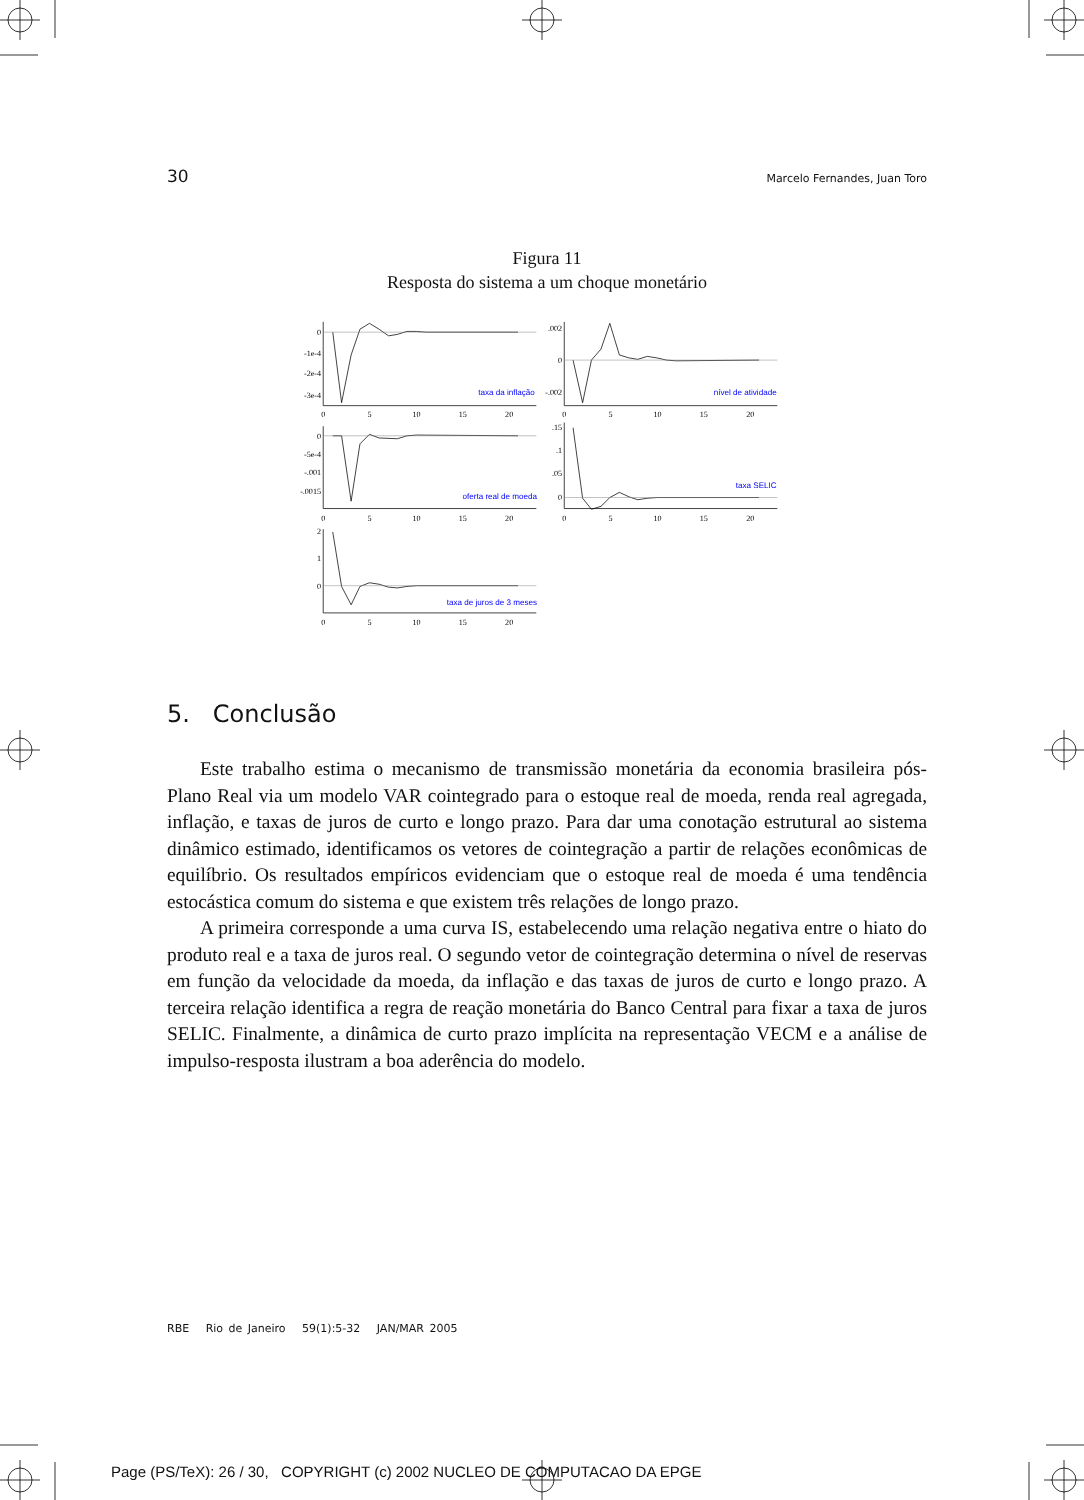30 Marcelo Fernandes, Juan Toro
Figura 11
Resposta do sistema a um choque monetário
0
-1e-4
-2e-4
-3e-4
.002
0
-.002
0
-5e-4
-.001
-.0015
.15
.1
.05
0
2
1
0
0
5
10
15
20
0
5
10
15
20
0
5
10
15
20
0
5
10
15
20
0
5
10
15
20
taxa da inflação
nível de atividade
oferta real de moeda
taxa SELIC
taxa de juros de 3 meses
5. Conclusão
Este trabalho estima o mecanismo de transmissão monetária da economia brasileira pós-Plano Real via um modelo VAR cointegrado para o estoque real de moeda, renda real agregada, inflação, e taxas de juros de curto e longo prazo. Para dar uma conotação estrutural ao sistema dinâmico estimado, identificamos os vetores de cointegração a partir de relações econômicas de equilíbrio. Os resultados empíricos evidenciam que o estoque real de moeda é uma tendência estocástica comum do sistema e que existem três relações de longo prazo.
A primeira corresponde a uma curva IS, estabelecendo uma relação negativa entre o hiato do produto real e a taxa de juros real. O segundo vetor de cointegração determina o nível de reservas em função da velocidade da moeda, da inflação e das taxas de juros de curto e longo prazo. A terceira relação identifica a regra de reação monetária do Banco Central para fixar a taxa de juros SELIC. Finalmente, a dinâmica de curto prazo implícita na representação VECM e a análise de impulso-resposta ilustram a boa aderência do modelo.
RBE Rio de Janeiro 59(1):5-32 JAN/MAR 2005
Page (PS/TeX): 26 / 30, COPYRIGHT (c) 2002 NUCLEO DE COMPUTACAO DA EPGE